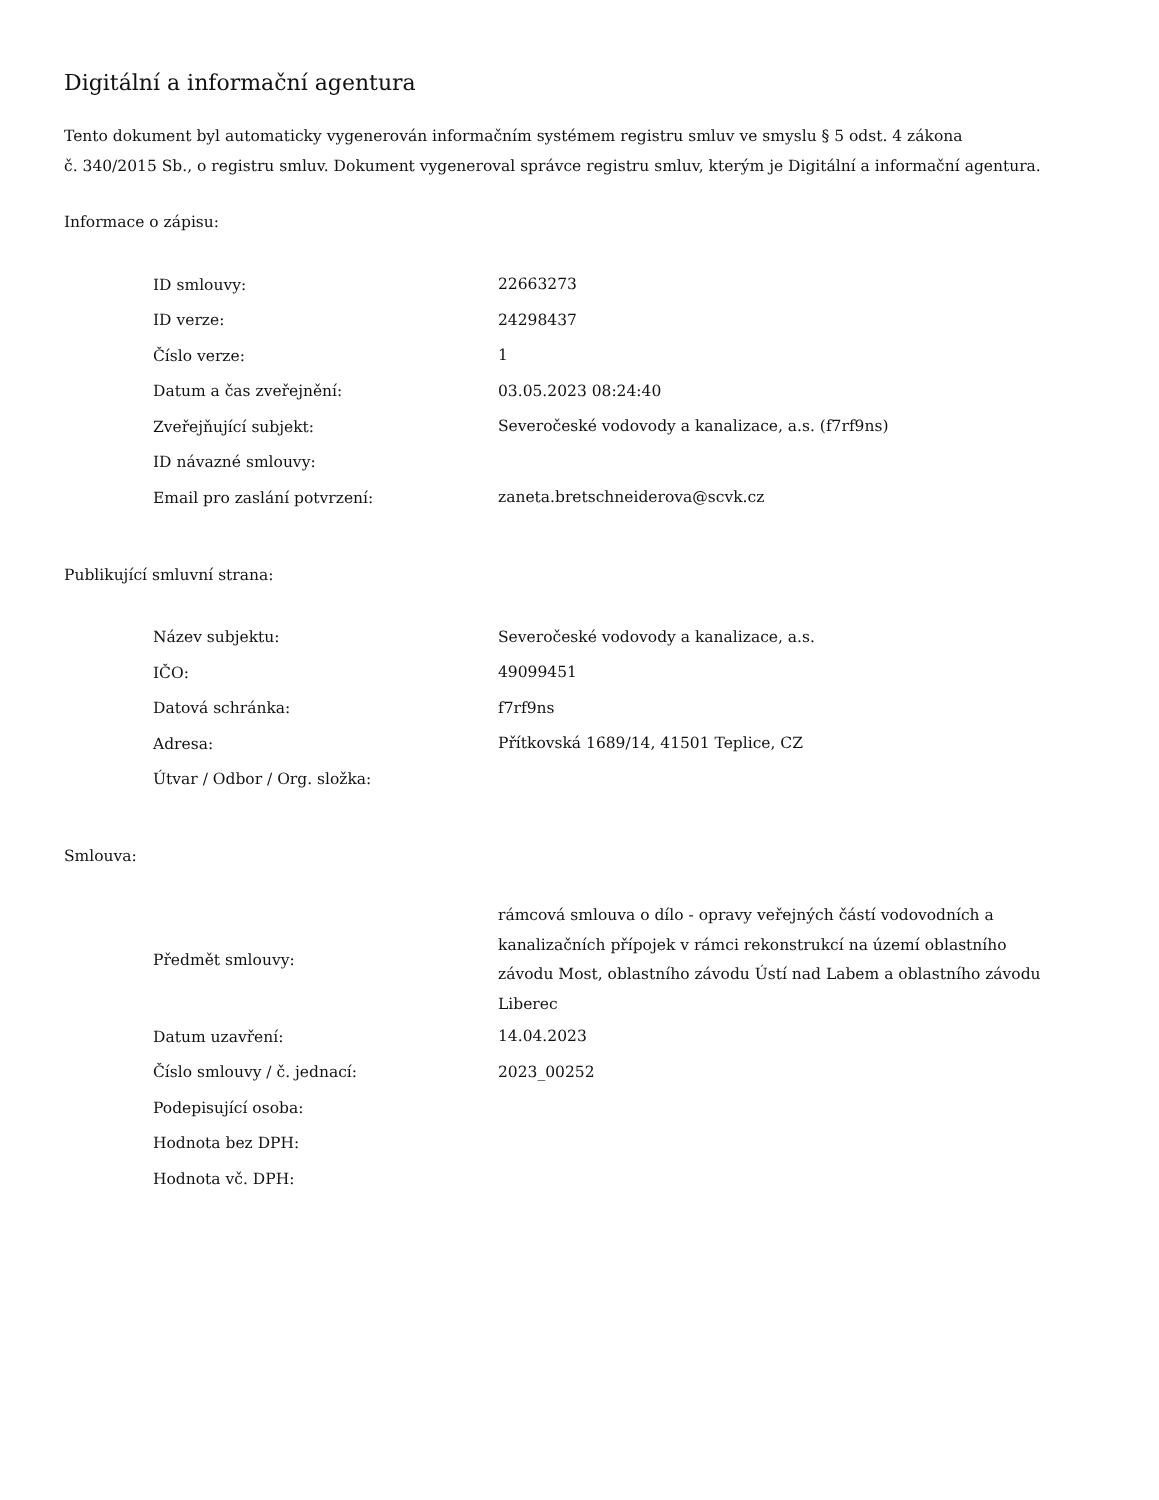Digitální a informační agentura
Tento dokument byl automaticky vygenerován informačním systémem registru smluv ve smyslu § 5 odst. 4 zákona
č. 340/2015 Sb., o registru smluv. Dokument vygeneroval správce registru smluv, kterým je Digitální a informační agentura.
Informace o zápisu:
| ID smlouvy: | 22663273 |
| ID verze: | 24298437 |
| Číslo verze: | 1 |
| Datum a čas zveřejnění: | 03.05.2023 08:24:40 |
| Zveřejňující subjekt: | Severočeské vodovody a kanalizace, a.s. (f7rf9ns) |
| ID návazné smlouvy: | |
| Email pro zaslání potvrzení: | zaneta.bretschneiderova@scvk.cz |
Publikující smluvní strana:
| Název subjektu: | Severočeské vodovody a kanalizace, a.s. |
| IČO: | 49099451 |
| Datová schránka: | f7rf9ns |
| Adresa: | Přítkovská 1689/14, 41501 Teplice, CZ |
| Útvar / Odbor / Org. složka: | |
Smlouva:
| Předmět smlouvy: | rámcová smlouva o dílo - opravy veřejných částí vodovodních a kanalizačních přípojek v rámci rekonstrukcí na území oblastního závodu Most, oblastního závodu Ústí nad Labem a oblastního závodu Liberec |
| Datum uzavření: | 14.04.2023 |
| Číslo smlouvy / č. jednací: | 2023_00252 |
| Podepisující osoba: | |
| Hodnota bez DPH: | |
| Hodnota vč. DPH: | |